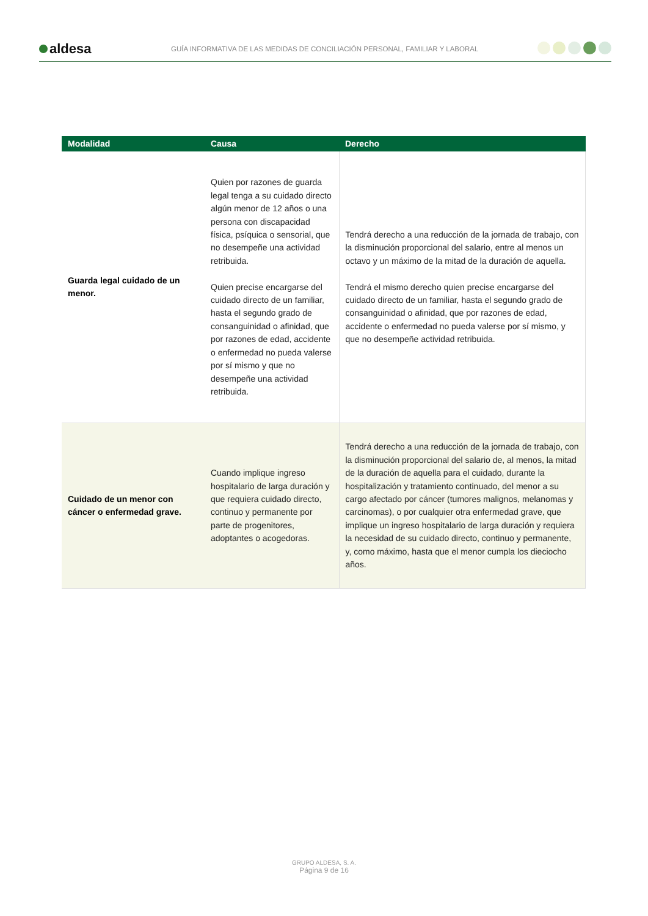aldesa
GUÍA INFORMATIVA DE LAS MEDIDAS DE CONCILIACIÓN PERSONAL, FAMILIAR Y LABORAL
| Modalidad | Causa | Derecho |
| --- | --- | --- |
| Guarda legal cuidado de un menor. | Quien por razones de guarda legal tenga a su cuidado directo algún menor de 12 años o una persona con discapacidad física, psíquica o sensorial, que no desempeñe una actividad retribuida. Quien precise encargarse del cuidado directo de un familiar, hasta el segundo grado de consanguinidad o afinidad, que por razones de edad, accidente o enfermedad no pueda valerse por sí mismo y que no desempeñe una actividad retribuida. | Tendrá derecho a una reducción de la jornada de trabajo, con la disminución proporcional del salario, entre al menos un octavo y un máximo de la mitad de la duración de aquella. Tendrá el mismo derecho quien precise encargarse del cuidado directo de un familiar, hasta el segundo grado de consanguinidad o afinidad, que por razones de edad, accidente o enfermedad no pueda valerse por sí mismo, y que no desempeñe actividad retribuida. |
| Cuidado de un menor con cáncer o enfermedad grave. | Cuando implique ingreso hospitalario de larga duración y que requiera cuidado directo, continuo y permanente por parte de progenitores, adoptantes o acogedoras. | Tendrá derecho a una reducción de la jornada de trabajo, con la disminución proporcional del salario de, al menos, la mitad de la duración de aquella para el cuidado, durante la hospitalización y tratamiento continuado, del menor a su cargo afectado por cáncer (tumores malignos, melanomas y carcinomas), o por cualquier otra enfermedad grave, que implique un ingreso hospitalario de larga duración y requiera la necesidad de su cuidado directo, continuo y permanente, y, como máximo, hasta que el menor cumpla los dieciocho años. |
GRUPO ALDESA, S. A.
Página 9 de 16